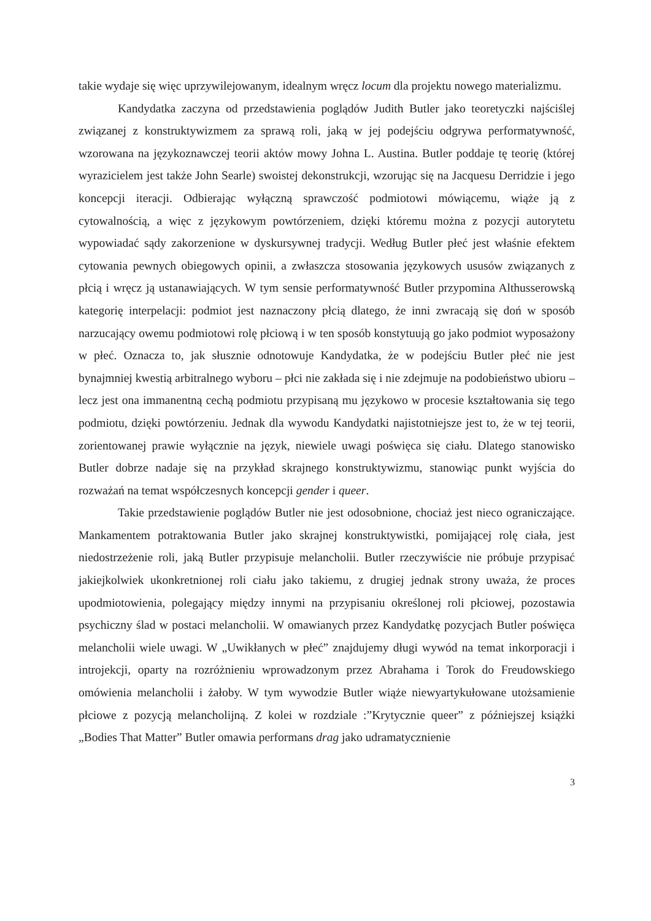takie wydaje się więc uprzywilejowanym, idealnym wręcz locum dla projektu nowego materializmu.
Kandydatka zaczyna od przedstawienia poglądów Judith Butler jako teoretyczki najściślej związanej z konstruktywizmem za sprawą roli, jaką w jej podejściu odgrywa performatywność, wzorowana na językoznawczej teorii aktów mowy Johna L. Austina. Butler poddaje tę teorię (której wyrazicielem jest także John Searle) swoistej dekonstrukcji, wzorując się na Jacquesu Derridzie i jego koncepcji iteracji. Odbierając wyłączną sprawczość podmiotowi mówiącemu, wiąże ją z cytowalnością, a więc z językowym powtórzeniem, dzięki któremu można z pozycji autorytetu wypowiadać sądy zakorzenione w dyskursywnej tradycji. Według Butler płeć jest właśnie efektem cytowania pewnych obiegowych opinii, a zwłaszcza stosowania językowych ususów związanych z płcią i wręcz ją ustanawiających. W tym sensie performatywność Butler przypomina Althusserowską kategorię interpelacji: podmiot jest naznaczony płcią dlatego, że inni zwracają się doń w sposób narzucający owemu podmiotowi rolę płciową i w ten sposób konstytuują go jako podmiot wyposażony w płeć. Oznacza to, jak słusznie odnotowuje Kandydatka, że w podejściu Butler płeć nie jest bynajmniej kwestią arbitralnego wyboru – płci nie zakłada się i nie zdejmuje na podobieństwo ubioru – lecz jest ona immanentną cechą podmiotu przypisaną mu językowo w procesie kształtowania się tego podmiotu, dzięki powtórzeniu. Jednak dla wywodu Kandydatki najistotniejsze jest to, że w tej teorii, zorientowanej prawie wyłącznie na język, niewiele uwagi poświęca się ciału. Dlatego stanowisko Butler dobrze nadaje się na przykład skrajnego konstruktywizmu, stanowiąc punkt wyjścia do rozważań na temat współczesnych koncepcji gender i queer.
Takie przedstawienie poglądów Butler nie jest odosobnione, chociaż jest nieco ograniczające. Mankamentem potraktowania Butler jako skrajnej konstruktywistki, pomijającej rolę ciała, jest niedostrzeżenie roli, jaką Butler przypisuje melancholii. Butler rzeczywiście nie próbuje przypisać jakiejkolwiek ukonkretnionej roli ciału jako takiemu, z drugiej jednak strony uważa, że proces upodmiotowienia, polegający między innymi na przypisaniu określonej roli płciowej, pozostawia psychiczny ślad w postaci melancholii. W omawianych przez Kandydatkę pozycjach Butler poświęca melancholii wiele uwagi. W „Uwikłanych w płeć” znajdujemy długi wywód na temat inkorporacji i introjekcji, oparty na rozróżnieniu wprowadzonym przez Abrahama i Torok do Freudowskiego omówienia melancholii i żałoby. W tym wywodzie Butler wiąże niewyartykułowane utożsamienie płciowe z pozycją melancholijną. Z kolei w rozdziale :”Krytycznie queer” z późniejszej książki „Bodies That Matter” Butler omawia performans drag jako udramatycznienie
3